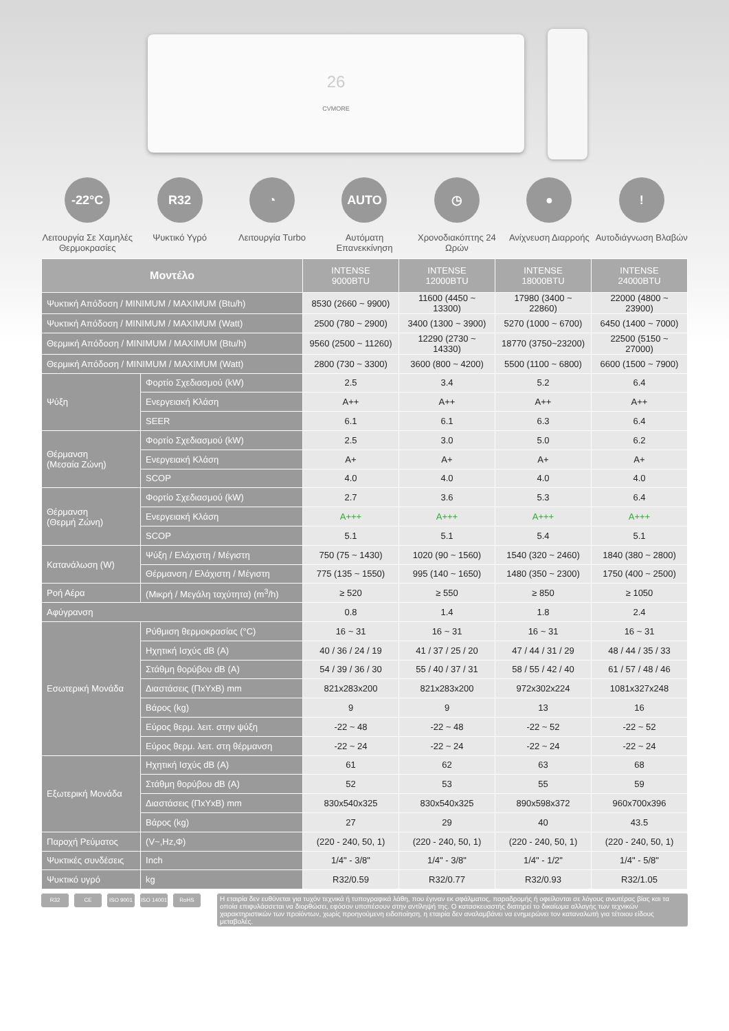26
CVMORE
-22°C
Λειτουργία Σε Χαμηλές Θερμοκρασίες
R32
Ψυκτικό Υγρό
◔
Λειτουργία Turbo
AUTO
Αυτόματη Επανεκκίνηση
◷
Χρονοδιακόπτης 24 Ωρών
●
Ανίχνευση Διαρροής
!
Αυτοδιάγνωση Βλαβών
| Μοντέλο | | INTENSE 9000BTU | INTENSE 12000BTU | INTENSE 18000BTU | INTENSE 24000BTU |
| --- | --- | --- | --- | --- | --- |
| Ψυκτική Απόδοση / MINIMUM / MAXIMUM (Btu/h) | | 8530 (2660 ~ 9900) | 11600 (4450 ~ 13300) | 17980 (3400 ~ 22860) | 22000 (4800 ~ 23900) |
| Ψυκτική Απόδοση / MINIMUM / MAXIMUM (Watt) | | 2500 (780 ~ 2900) | 3400 (1300 ~ 3900) | 5270 (1000 ~ 6700) | 6450 (1400 ~ 7000) |
| Θερμική Απόδοση / MINIMUM / MAXIMUM (Btu/h) | | 9560 (2500 ~ 11260) | 12290 (2730 ~ 14330) | 18770 (3750~23200) | 22500 (5150 ~ 27000) |
| Θερμική Απόδοση / MINIMUM / MAXIMUM (Watt) | | 2800 (730 ~ 3300) | 3600 (800 ~ 4200) | 5500 (1100 ~ 6800) | 6600 (1500 ~ 7900) |
| Ψύξη | Φορτίο Σχεδιασμού (kW) | 2.5 | 3.4 | 5.2 | 6.4 |
| | Ενεργειακή Κλάση | A++ | A++ | A++ | A++ |
| | SEER | 6.1 | 6.1 | 6.3 | 6.4 |
| Θέρμανση (Μεσαία Ζώνη) | Φορτίο Σχεδιασμού (kW) | 2.5 | 3.0 | 5.0 | 6.2 |
| | Ενεργειακή Κλάση | A+ | A+ | A+ | A+ |
| | SCOP | 4.0 | 4.0 | 4.0 | 4.0 |
| Θέρμανση (Θερμή Ζώνη) | Φορτίο Σχεδιασμού (kW) | 2.7 | 3.6 | 5.3 | 6.4 |
| | Ενεργειακή Κλάση | A+++ | A+++ | A+++ | A+++ |
| | SCOP | 5.1 | 5.1 | 5.4 | 5.1 |
| Κατανάλωση (W) | Ψύξη / Ελάχιστη / Μέγιστη | 750 (75 ~ 1430) | 1020 (90 ~ 1560) | 1540 (320 ~ 2460) | 1840 (380 ~ 2800) |
| | Θέρμανση / Ελάχιστη / Μέγιστη | 775 (135 ~ 1550) | 995 (140 ~ 1650) | 1480 (350 ~ 2300) | 1750 (400 ~ 2500) |
| Ροή Αέρα | (Μικρή / Μεγάλη ταχύτητα) (m<sup>3</sup>/h) | ≥ 520 | ≥ 550 | ≥ 850 | ≥ 1050 |
| Αφύγρανση | | 0.8 | 1.4 | 1.8 | 2.4 |
| Εσωτερική Μονάδα | Ρύθμιση θερμοκρασίας (°C) | 16 ~ 31 | 16 ~ 31 | 16 ~ 31 | 16 ~ 31 |
| | Ηχητική Ισχύς dB (A) | 40 / 36 / 24 / 19 | 41 / 37 / 25 / 20 | 47 / 44 / 31 / 29 | 48 / 44 / 35 / 33 |
| | Στάθμη θορύβου dB (A) | 54 / 39 / 36 / 30 | 55 / 40 / 37 / 31 | 58 / 55 / 42 / 40 | 61 / 57 / 48 / 46 |
| | Διαστάσεις (ΠxΥxΒ) mm | 821x283x200 | 821x283x200 | 972x302x224 | 1081x327x248 |
| | Βάρος (kg) | 9 | 9 | 13 | 16 |
| | Εύρος θερμ. λειτ. στην ψύξη | -22 ~ 48 | -22 ~ 48 | -22 ~ 52 | -22 ~ 52 |
| | Εύρος θερμ. λειτ. στη θέρμανση | -22 ~ 24 | -22 ~ 24 | -22 ~ 24 | -22 ~ 24 |
| Εξωτερική Μονάδα | Ηχητική Ισχύς dB (A) | 61 | 62 | 63 | 68 |
| | Στάθμη θορύβου dB (A) | 52 | 53 | 55 | 59 |
| | Διαστάσεις (ΠxΥxΒ) mm | 830x540x325 | 830x540x325 | 890x598x372 | 960x700x396 |
| | Βάρος (kg) | 27 | 29 | 40 | 43.5 |
| Παροχή Ρεύματος | (V~,Hz,Φ) | (220 - 240, 50, 1) | (220 - 240, 50, 1) | (220 - 240, 50, 1) | (220 - 240, 50, 1) |
| Ψυκτικές συνδέσεις | Inch | 1/4" - 3/8" | 1/4" - 3/8" | 1/4" - 1/2" | 1/4" - 5/8" |
| Ψυκτικό υγρό | kg | R32/0.59 | R32/0.77 | R32/0.93 | R32/1.05 |
R32 CE ISO 9001 ISO 14001
RoHS
Η εταιρία δεν ευθύνεται για τυχόν τεχνικά ή τυπογραφικά λάθη, που έγιναν εκ σφάλματος, παραδρομής ή οφείλονται σε λόγους ανωτέρας βίας και τα οποία επιφυλάσσεται να διορθώσει, εφόσον υποπέσουν στην αντίληψή της. Ο κατασκευαστής διατηρεί το δικαίωμα αλλαγής των τεχνικών χαρακτηριστικών των προϊόντων, χωρίς προηγούμενη ειδοποίηση, η εταιρία δεν αναλαμβάνει να ενημερώνει τον καταναλωτή για τέτοιου είδους μεταβολές.